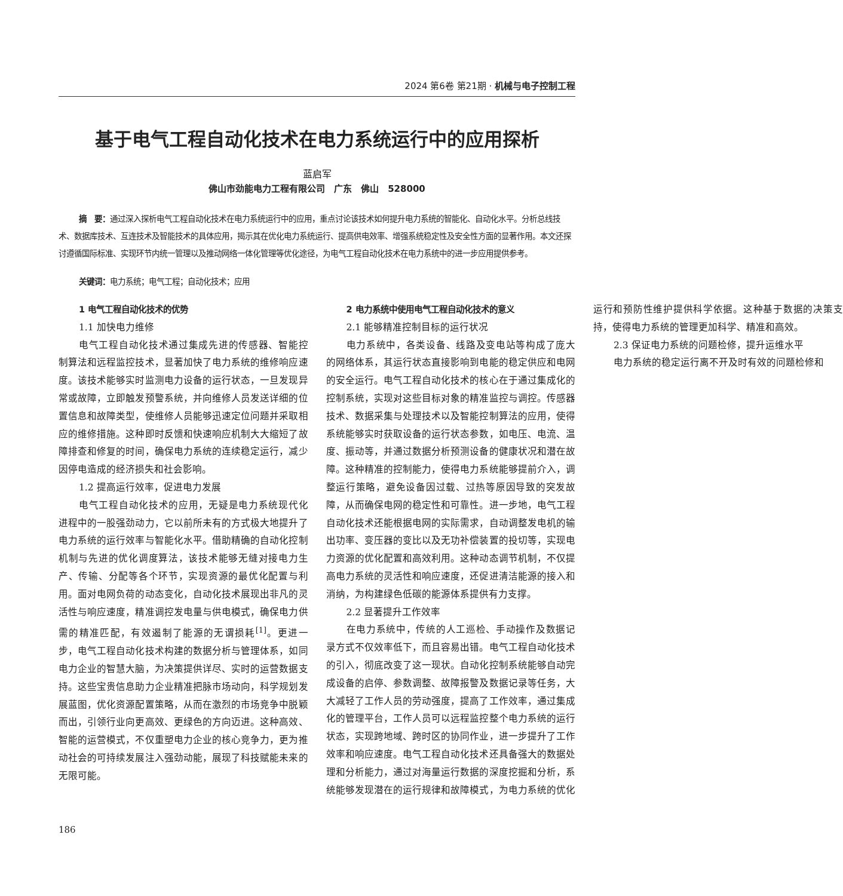2024 第6卷 第21期 · 机械与电子控制工程
基于电气工程自动化技术在电力系统运行中的应用探析
蓝启军
佛山市劲能电力工程有限公司　广东　佛山　528000
摘　要：通过深入探析电气工程自动化技术在电力系统运行中的应用，重点讨论该技术如何提升电力系统的智能化、自动化水平。分析总线技术、数据库技术、互连技术及智能技术的具体应用，揭示其在优化电力系统运行、提高供电效率、增强系统稳定性及安全性方面的显著作用。本文还探讨遵循国际标准、实现环节内统一管理以及推动网络一体化管理等优化途径，为电气工程自动化技术在电力系统中的进一步应用提供参考。
关键词：电力系统；电气工程；自动化技术；应用
1 电气工程自动化技术的优势
1.1 加快电力维修
电气工程自动化技术通过集成先进的传感器、智能控制算法和远程监控技术，显著加快了电力系统的维修响应速度。该技术能够实时监测电力设备的运行状态，一旦发现异常或故障，立即触发预警系统，并向维修人员发送详细的位置信息和故障类型，使维修人员能够迅速定位问题并采取相应的维修措施。这种即时反馈和快速响应机制大大缩短了故障排查和修复的时间，确保电力系统的连续稳定运行，减少因停电造成的经济损失和社会影响。
1.2 提高运行效率，促进电力发展
电气工程自动化技术的应用，无疑是电力系统现代化进程中的一股强劲动力，它以前所未有的方式极大地提升了电力系统的运行效率与智能化水平。借助精确的自动化控制机制与先进的优化调度算法，该技术能够无缝对接电力生产、传输、分配等各个环节，实现资源的最优化配置与利用。面对电网负荷的动态变化，自动化技术展现出非凡的灵活性与响应速度，精准调控发电量与供电模式，确保电力供需的精准匹配，有效遏制了能源的无谓损耗<sup>[1]</sup>。更进一步，电气工程自动化技术构建的数据分析与管理体系，如同电力企业的智慧大脑，为决策提供详尽、实时的运营数据支持。这些宝贵信息助力企业精准把脉市场动向，科学规划发展蓝图，优化资源配置策略，从而在激烈的市场竞争中脱颖而出，引领行业向更高效、更绿色的方向迈进。这种高效、智能的运营模式，不仅重塑电力企业的核心竞争力，更为推动社会的可持续发展注入强劲动能，展现了科技赋能未来的无限可能。
2 电力系统中使用电气工程自动化技术的意义
2.1 能够精准控制目标的运行状况
电力系统中，各类设备、线路及变电站等构成了庞大的网络体系，其运行状态直接影响到电能的稳定供应和电网的安全运行。电气工程自动化技术的核心在于通过集成化的控制系统，实现对这些目标对象的精准监控与调控。传感器技术、数据采集与处理技术以及智能控制算法的应用，使得系统能够实时获取设备的运行状态参数，如电压、电流、温度、振动等，并通过数据分析预测设备的健康状况和潜在故障。这种精准的控制能力，使得电力系统能够提前介入，调整运行策略，避免设备因过载、过热等原因导致的突发故障，从而确保电网的稳定性和可靠性。进一步地，电气工程自动化技术还能根据电网的实际需求，自动调整发电机的输出功率、变压器的变比以及无功补偿装置的投切等，实现电力资源的优化配置和高效利用。这种动态调节机制，不仅提高电力系统的灵活性和响应速度，还促进清洁能源的接入和消纳，为构建绿色低碳的能源体系提供有力支撑。
2.2 显著提升工作效率
在电力系统中，传统的人工巡检、手动操作及数据记录方式不仅效率低下，而且容易出错。电气工程自动化技术的引入，彻底改变了这一现状。自动化控制系统能够自动完成设备的启停、参数调整、故障报警及数据记录等任务，大大减轻了工作人员的劳动强度，提高了工作效率，通过集成化的管理平台，工作人员可以远程监控整个电力系统的运行状态，实现跨地域、跨时区的协同作业，进一步提升了工作效率和响应速度。电气工程自动化技术还具备强大的数据处理和分析能力，通过对海量运行数据的深度挖掘和分析，系统能够发现潜在的运行规律和故障模式，为电力系统的优化运行和预防性维护提供科学依据。这种基于数据的决策支持，使得电力系统的管理更加科学、精准和高效。
2.3 保证电力系统的问题检修，提升运维水平
电力系统的稳定运行离不开及时有效的问题检修和
186